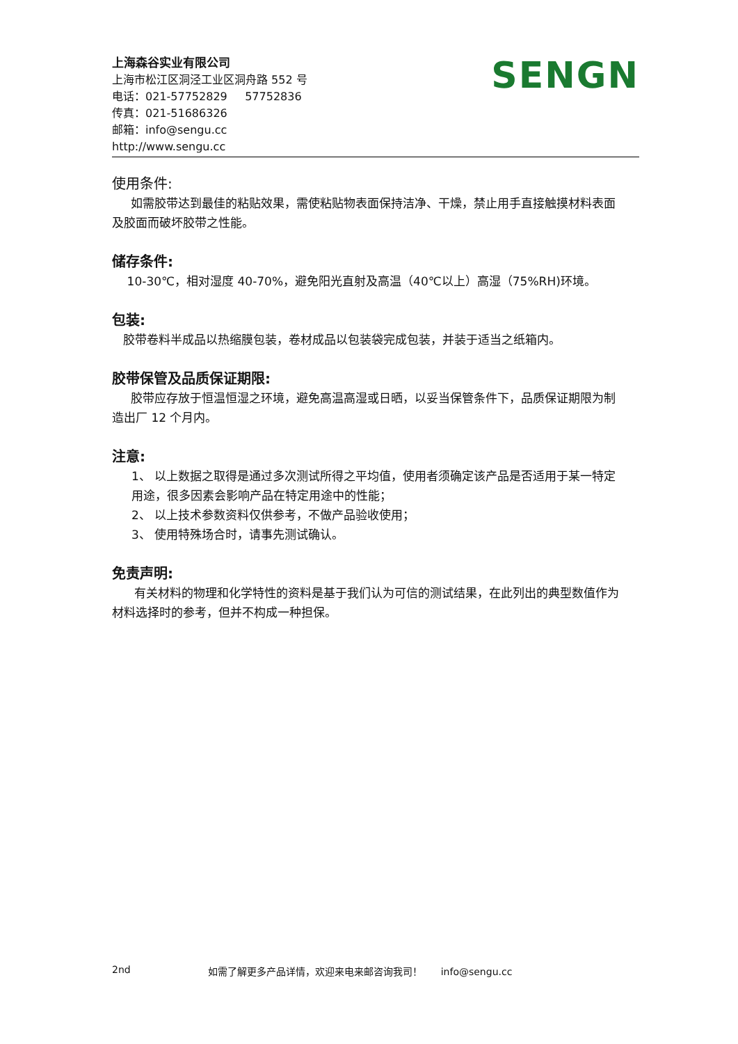SENGN
上海森谷实业有限公司
上海市松江区洞泾工业区洞舟路 552 号
电话：021-57752829 57752836
传真：021-51686326
邮箱：info@sengu.cc
http://www.sengu.cc
使用条件:
如需胶带达到最佳的粘贴效果，需使粘贴物表面保持洁净、干燥，禁止用手直接触摸材料表面及胶面而破坏胶带之性能。
储存条件:
10-30℃，相对湿度 40-70%，避免阳光直射及高温（40℃以上）高湿（75%RH)环境。
包装:
胶带卷料半成品以热缩膜包装，卷材成品以包装袋完成包装，并装于适当之纸箱内。
胶带保管及品质保证期限:
胶带应存放于恒温恒湿之环境，避免高温高湿或日晒，以妥当保管条件下，品质保证期限为制造出厂 12 个月内。
注意:
1、 以上数据之取得是通过多次测试所得之平均值，使用者须确定该产品是否适用于某一特定用途，很多因素会影响产品在特定用途中的性能；
2、 以上技术参数资料仅供参考，不做产品验收使用；
3、 使用特殊场合时，请事先测试确认。
免责声明:
有关材料的物理和化学特性的资料是基于我们认为可信的测试结果，在此列出的典型数值作为材料选择时的参考，但并不构成一种担保。
2nd 如需了解更多产品详情，欢迎来电来邮咨询我司！ info@sengu.cc